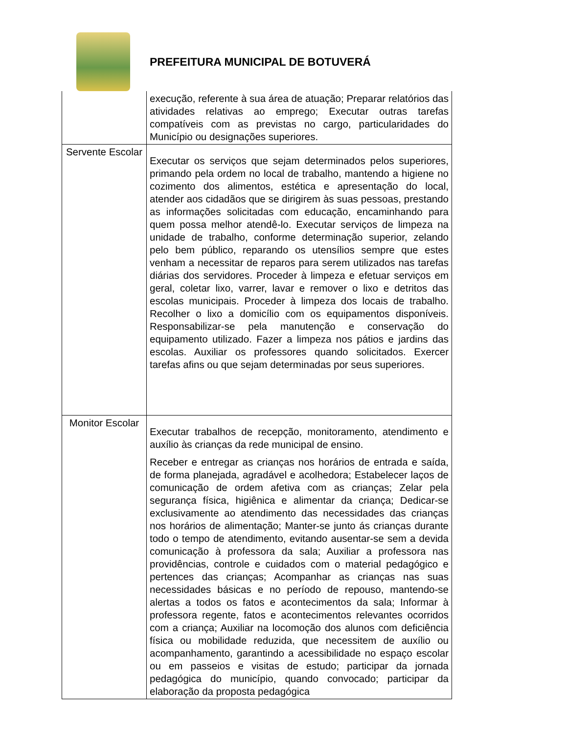PREFEITURA MUNICIPAL DE BOTUVERÁ
| | execução, referente à sua área de atuação; Preparar relatórios das atividades relativas ao emprego; Executar outras tarefas compatíveis com as previstas no cargo, particularidades do Município ou designações superiores. |
| Servente Escolar | Executar os serviços que sejam determinados pelos superiores, primando pela ordem no local de trabalho, mantendo a higiene no cozimento dos alimentos, estética e apresentação do local, atender aos cidadãos que se dirigirem às suas pessoas, prestando as informações solicitadas com educação, encaminhando para quem possa melhor atendê-lo. Executar serviços de limpeza na unidade de trabalho, conforme determinação superior, zelando pelo bem público, reparando os utensílios sempre que estes venham a necessitar de reparos para serem utilizados nas tarefas diárias dos servidores. Proceder à limpeza e efetuar serviços em geral, coletar lixo, varrer, lavar e remover o lixo e detritos das escolas municipais. Proceder à limpeza dos locais de trabalho. Recolher o lixo a domicílio com os equipamentos disponíveis. Responsabilizar-se pela manutenção e conservação do equipamento utilizado. Fazer a limpeza nos pátios e jardins das escolas. Auxiliar os professores quando solicitados. Exercer tarefas afins ou que sejam determinadas por seus superiores. |
| Monitor Escolar | Executar trabalhos de recepção, monitoramento, atendimento e auxílio às crianças da rede municipal de ensino. Receber e entregar as crianças nos horários de entrada e saída, de forma planejada, agradável e acolhedora; Estabelecer laços de comunicação de ordem afetiva com as crianças; Zelar pela segurança física, higiênica e alimentar da criança; Dedicar-se exclusivamente ao atendimento das necessidades das crianças nos horários de alimentação; Manter-se junto ás crianças durante todo o tempo de atendimento, evitando ausentar-se sem a devida comunicação à professora da sala; Auxiliar a professora nas providências, controle e cuidados com o material pedagógico e pertences das crianças; Acompanhar as crianças nas suas necessidades básicas e no período de repouso, mantendo-se alertas a todos os fatos e acontecimentos da sala; Informar à professora regente, fatos e acontecimentos relevantes ocorridos com a criança; Auxiliar na locomoção dos alunos com deficiência física ou mobilidade reduzida, que necessitem de auxílio ou acompanhamento, garantindo a acessibilidade no espaço escolar ou em passeios e visitas de estudo; participar da jornada pedagógica do município, quando convocado; participar da elaboração da proposta pedagógica |